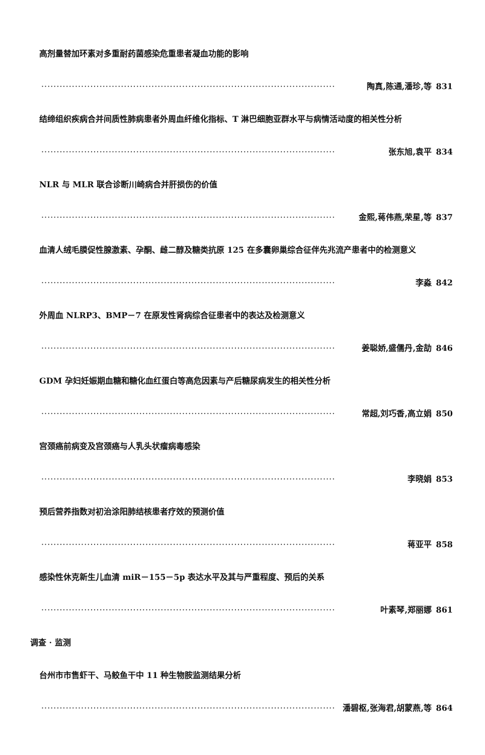高剂量替加环素对多重耐药菌感染危重患者凝血功能的影响
································································································ 陶真,陈通,潘珍,等 831
结缔组织疾病合并间质性肺病患者外周血纤维化指标、T 淋巴细胞亚群水平与病情活动度的相关性分析
································································································ 张东旭,袁平 834
NLR 与 MLR 联合诊断川崎病合并肝损伤的价值
································································································ 金熙,蒋伟燕,荣星,等 837
血清人绒毛膜促性腺激素、孕酮、雌二醇及糖类抗原 125 在多囊卵巢综合征伴先兆流产患者中的检测意义
································································································ 李淼 842
外周血 NLRP3、BMP－7 在原发性肾病综合征患者中的表达及检测意义
································································································ 姜聪娇,盛儒丹,金劼 846
GDM 孕妇妊娠期血糖和糖化血红蛋白等高危因素与产后糖尿病发生的相关性分析
································································································ 常超,刘巧香,高立娟 850
宫颈癌前病变及宫颈癌与人乳头状瘤病毒感染
································································································ 李晓娟 853
预后营养指数对初治涂阳肺结核患者疗效的预测价值
································································································ 蒋亚平 858
感染性休克新生儿血清 miR－155－5p 表达水平及其与严重程度、预后的关系
································································································ 叶素琴,郑丽娜 861
调查 · 监测
台州市市售虾干、马鲛鱼干中 11 种生物胺监测结果分析
································································································ 潘碧枢,张海君,胡蒙燕,等 864